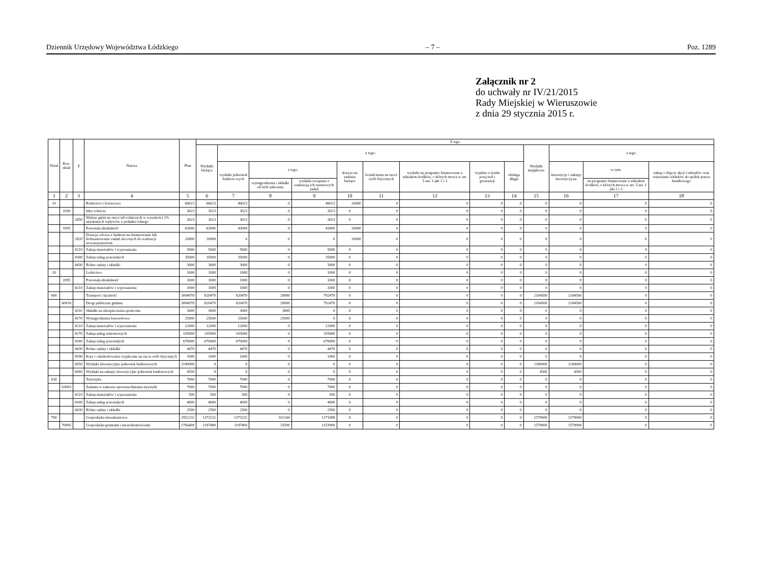Dziennik Urzędowy Województwa Łódzkiego – 7 – Poz. 1289
Załącznik nr 2
do uchwały nr IV/21/2015
Rady Miejskiej w Wieruszowie
z dnia 29 stycznia 2015 r.
| Dział | Roz- dział | § | Nazwa | Plan | Z tego | | | | | | | | | | | | |
| --- | --- | --- | --- | --- | --- | --- | --- | --- | --- | --- | --- | --- | --- | --- | --- | --- | --- |
| | | | | | Wydatki bieżące | z tego: | | | | | | | | Wydatki majątkowe | z tego: | | |
| | | | | | | wydatki jednostek budżeto-wych | z tego: | | dotacje na zadania bieżące | świadczenia na rzecz osób fizycznych | wydatki na programy finansowane z udziałem środków, o których mowa w art. 5 ust. 1 pkt 2 i 3 | wypłaty z tytułu poręczeń i gwarancji | obsługa długu | | inwestycje i zakupy inwestycyj-ne | w tym: | zakup i objęcie akcji i udziałów oraz wniesienie wkładów do spółek prawa handlowego |
| | | | | | | | wynagrodzenia i składki od nich naliczane | wydatki związane z realizacją ich statutowych zadań | | | | | | | | na programy finansowane z udziałem środków, o których mowa w art. 5 ust. 1 pkt 2 i 3 | |
| 1 | 2 | 3 | 4 | 5 | 6 | 7 | 8 | 9 | 10 | 11 | 12 | 13 | 14 | 15 | 16 | 17 | 18 |
| 10 | | | Rolnictwo i łowiectwo | 66023 | 66023 | 46023 | 0 | 46023 | 20000 | 0 | 0 | 0 | 0 | 0 | 0 | 0 | 0 |
| | 1030 | | Izby rolnicze | 3023 | 3023 | 3023 | 0 | 3023 | 0 | 0 | 0 | 0 | 0 | 0 | 0 | 0 | 0 |
| | | 2850 | Wpłaty gmin na rzecz izb rolniczych w wysokości 2% uzyskanych wpływów z podatku rolnego | 3023 | 3023 | 3023 | 0 | 3023 | 0 | 0 | 0 | 0 | 0 | 0 | 0 | 0 | 0 |
| | 1095 | | Pozostała działalność | 63000 | 63000 | 43000 | 0 | 43000 | 20000 | 0 | 0 | 0 | 0 | 0 | 0 | 0 | 0 |
| | | 2820 | Dotacja celowa z budżetu na finansowanie lub dofinansowanie zadań zleconych do realizacji stowarzyszeniom | 20000 | 20000 | 0 | 0 | 0 | 20000 | 0 | 0 | 0 | 0 | 0 | 0 | 0 | 0 |
| | | 4210 | Zakup materiałów i wyposażenia | 5000 | 5000 | 5000 | 0 | 5000 | 0 | 0 | 0 | 0 | 0 | 0 | 0 | 0 | 0 |
| | | 4300 | Zakup usług pozostałych | 35000 | 35000 | 35000 | 0 | 35000 | 0 | 0 | 0 | 0 | 0 | 0 | 0 | 0 | 0 |
| | | 4430 | Różne opłaty i składki | 3000 | 3000 | 3000 | 0 | 3000 | 0 | 0 | 0 | 0 | 0 | 0 | 0 | 0 | 0 |
| 20 | | | Leśnictwo | 1000 | 1000 | 1000 | 0 | 1000 | 0 | 0 | 0 | 0 | 0 | 0 | 0 | 0 | 0 |
| | 2095 | | Pozostała działalność | 1000 | 1000 | 1000 | 0 | 1000 | 0 | 0 | 0 | 0 | 0 | 0 | 0 | 0 | 0 |
| | | 4210 | Zakup materiałów i wyposażenia | 1000 | 1000 | 1000 | 0 | 1000 | 0 | 0 | 0 | 0 | 0 | 0 | 0 | 0 | 0 |
| 600 | | | Transport i łączność | 3004970 | 820470 | 820470 | 28000 | 792470 | 0 | 0 | 0 | 0 | 0 | 2184500 | 2184500 | 0 | 0 |
| | 60016 | | Drogi publiczne gminne | 3004970 | 820470 | 820470 | 28000 | 792470 | 0 | 0 | 0 | 0 | 0 | 2184500 | 2184500 | 0 | 0 |
| | | 4110 | Składki na ubezpieczenia społeczne | 3000 | 3000 | 3000 | 3000 | 0 | 0 | 0 | 0 | 0 | 0 | 0 | 0 | 0 | 0 |
| | | 4170 | Wynagrodzenia bezosobowe | 25000 | 25000 | 25000 | 25000 | 0 | 0 | 0 | 0 | 0 | 0 | 0 | 0 | 0 | 0 |
| | | 4210 | Zakup materiałów i wyposażenia | 12000 | 12000 | 12000 | 0 | 12000 | 0 | 0 | 0 | 0 | 0 | 0 | 0 | 0 | 0 |
| | | 4270 | Zakup usług remontowych | 105000 | 105000 | 105000 | 0 | 105000 | 0 | 0 | 0 | 0 | 0 | 0 | 0 | 0 | 0 |
| | | 4300 | Zakup usług pozostałych | 670000 | 670000 | 670000 | 0 | 670000 | 0 | 0 | 0 | 0 | 0 | 0 | 0 | 0 | 0 |
| | | 4430 | Różne opłaty i składki | 4470 | 4470 | 4470 | 0 | 4470 | 0 | 0 | 0 | 0 | 0 | 0 | 0 | 0 | 0 |
| | | 4590 | Kary i odszkodowania wypłacane na rzecz osób fizycznych | 1000 | 1000 | 1000 | 0 | 1000 | 0 | 0 | 0 | 0 | 0 | 0 | 0 | 0 | 0 |
| | | 6050 | Wydatki inwestycyjne jednostek budżetowych | 2180000 | 0 | 0 | 0 | 0 | 0 | 0 | 0 | 0 | 0 | 2180000 | 2180000 | 0 | 0 |
| | | 6060 | Wydatki na zakupy inwestycyjne jednostek budżetowych | 4500 | 0 | 0 | 0 | 0 | 0 | 0 | 0 | 0 | 0 | 4500 | 4500 | 0 | 0 |
| 630 | | | Turystyka | 7000 | 7000 | 7000 | 0 | 7000 | 0 | 0 | 0 | 0 | 0 | 0 | 0 | 0 | 0 |
| | 63003 | | Zadania w zakresie upowszechniania turystyki | 7000 | 7000 | 7000 | 0 | 7000 | 0 | 0 | 0 | 0 | 0 | 0 | 0 | 0 | 0 |
| | | 4210 | Zakup materiałów i wyposażenia | 500 | 500 | 500 | 0 | 500 | 0 | 0 | 0 | 0 | 0 | 0 | 0 | 0 | 0 |
| | | 4300 | Zakup usług pozostałych | 4000 | 4000 | 4000 | 0 | 4000 | 0 | 0 | 0 | 0 | 0 | 0 | 0 | 0 | 0 |
| | | 4430 | Różne opłaty i składki | 2500 | 2500 | 2500 | 0 | 2500 | 0 | 0 | 0 | 0 | 0 | 0 | 0 | 0 | 0 |
| 700 | | | Gospodarka mieszkaniowa | 2952232 | 1373232 | 1373232 | 102144 | 1271088 | 0 | 0 | 0 | 0 | 0 | 1579000 | 1579000 | 0 | 0 |
| | 70005 | | Gospodarka gruntami i nieruchomościami | 2766400 | 1187400 | 1187400 | 33500 | 1153900 | 0 | 0 | 0 | 0 | 0 | 1579000 | 1579000 | 0 | 0 |